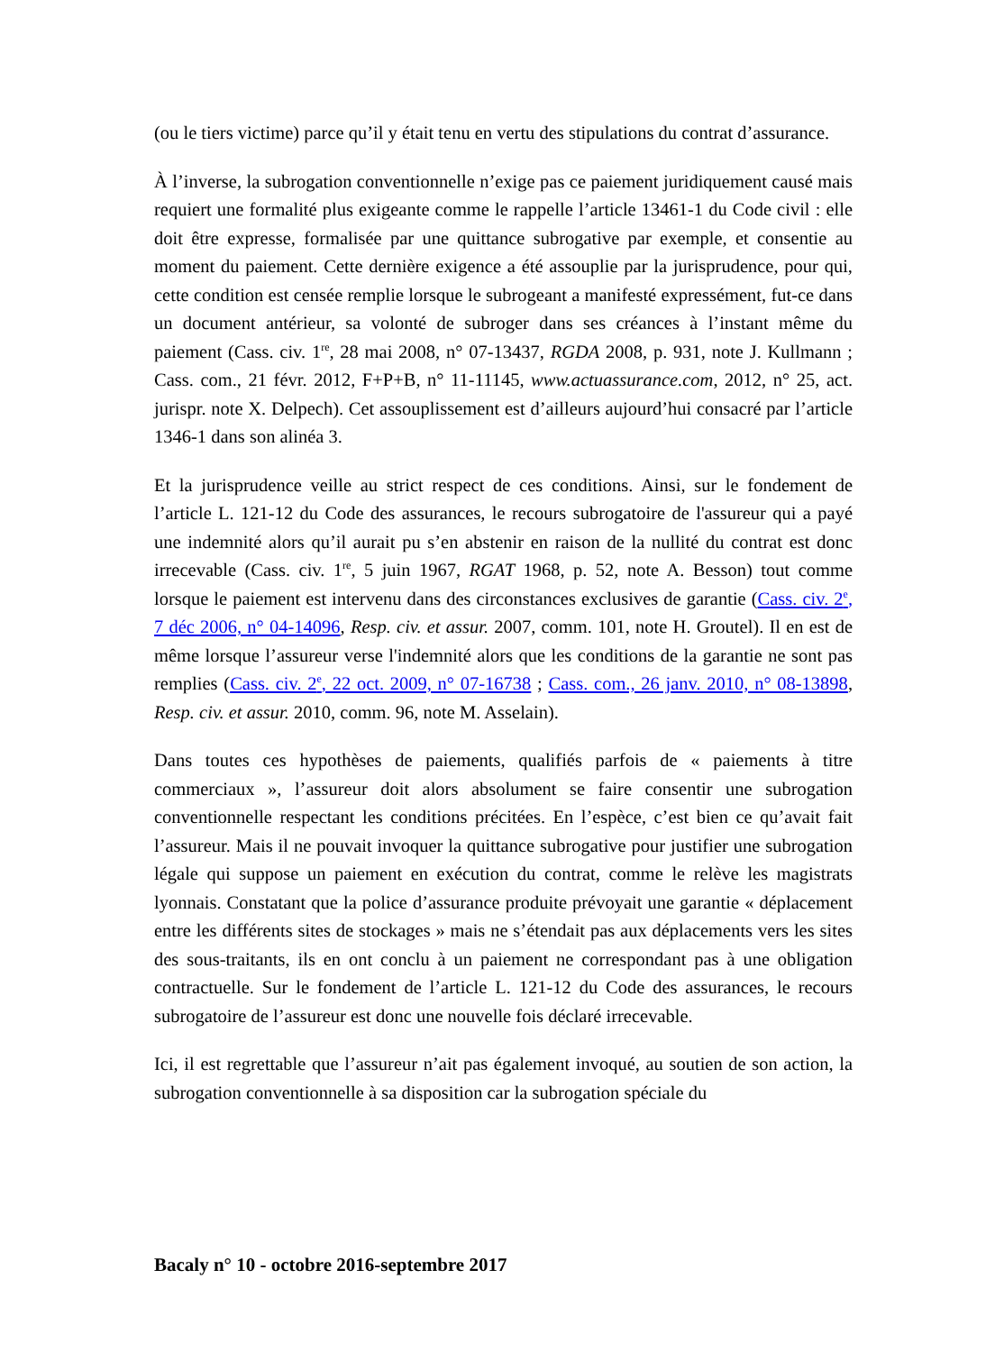(ou le tiers victime) parce qu’il y était tenu en vertu des stipulations du contrat d’assurance.
À l’inverse, la subrogation conventionnelle n’exige pas ce paiement juridiquement causé mais requiert une formalité plus exigeante comme le rappelle l’article 13461-1 du Code civil : elle doit être expresse, formalisée par une quittance subrogative par exemple, et consentie au moment du paiement. Cette dernière exigence a été assouplie par la jurisprudence, pour qui, cette condition est censée remplie lorsque le subrogeant a manifesté expressément, fut-ce dans un document antérieur, sa volonté de subroger dans ses créances à l’instant même du paiement (Cass. civ. 1<sup>re</sup>, 28 mai 2008, n° 07-13437, RGDA 2008, p. 931, note J. Kullmann ; Cass. com., 21 févr. 2012, F+P+B, n° 11-11145, www.actuassurance.com, 2012, n° 25, act. jurispr. note X. Delpech). Cet assouplissement est d’ailleurs aujourd’hui consacré par l’article 1346-1 dans son alinéa 3.
Et la jurisprudence veille au strict respect de ces conditions. Ainsi, sur le fondement de l’article L. 121-12 du Code des assurances, le recours subrogatoire de l'assureur qui a payé une indemnité alors qu’il aurait pu s’en abstenir en raison de la nullité du contrat est donc irrecevable (Cass. civ. 1<sup>re</sup>, 5 juin 1967, RGAT 1968, p. 52, note A. Besson) tout comme lorsque le paiement est intervenu dans des circonstances exclusives de garantie (Cass. civ. 2<sup>e</sup>, 7 déc 2006, n° 04-14096, Resp. civ. et assur. 2007, comm. 101, note H. Groutel). Il en est de même lorsque l’assureur verse l'indemnité alors que les conditions de la garantie ne sont pas remplies (Cass. civ. 2<sup>e</sup>, 22 oct. 2009, n° 07-16738 ; Cass. com., 26 janv. 2010, n° 08-13898, Resp. civ. et assur. 2010, comm. 96, note M. Asselain).
Dans toutes ces hypothèses de paiements, qualifiés parfois de « paiements à titre commerciaux », l’assureur doit alors absolument se faire consentir une subrogation conventionnelle respectant les conditions précitées. En l’espèce, c’est bien ce qu’avait fait l’assureur. Mais il ne pouvait invoquer la quittance subrogative pour justifier une subrogation légale qui suppose un paiement en exécution du contrat, comme le relève les magistrats lyonnais. Constatant que la police d’assurance produite prévoyait une garantie « déplacement entre les différents sites de stockages » mais ne s’étendait pas aux déplacements vers les sites des sous-traitants, ils en ont conclu à un paiement ne correspondant pas à une obligation contractuelle. Sur le fondement de l’article L. 121-12 du Code des assurances, le recours subrogatoire de l’assureur est donc une nouvelle fois déclaré irrecevable.
Ici, il est regrettable que l’assureur n’ait pas également invoqué, au soutien de son action, la subrogation conventionnelle à sa disposition car la subrogation spéciale du
Bacaly n° 10 - octobre 2016-septembre 2017